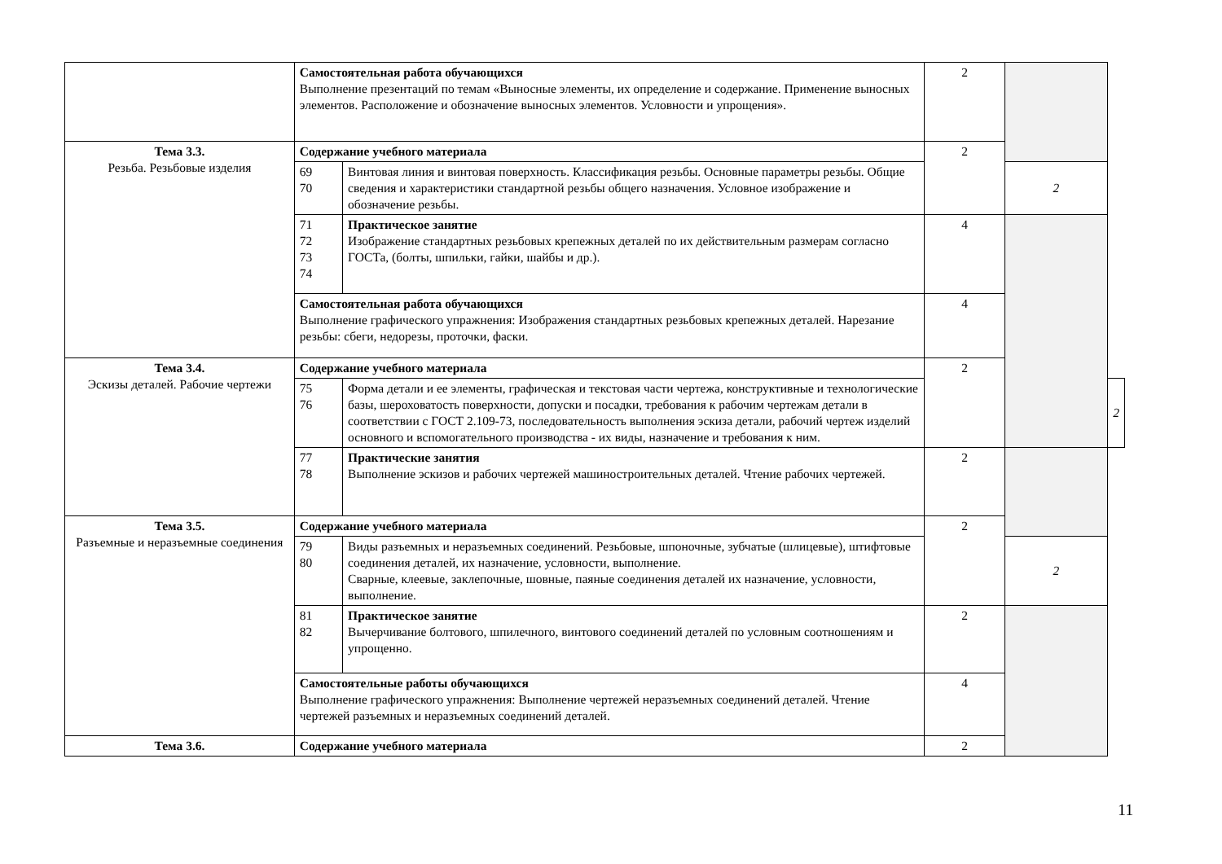| | Самостоятельная работа обучающихся Выполнение презентаций по темам «Выносные элементы, их определение и содержание. Применение выносных элементов. Расположение и обозначение выносных элементов. Условности и упрощения». | | 2 | | |
| Тема 3.3. Резьба. Резьбовые изделия | Содержание учебного материала | | 2 | | |
| | 69 70 | Винтовая линия и винтовая поверхность. Классификация резьбы. Основные параметры резьбы. Общие сведения и характеристики стандартной резьбы общего назначения. Условное изображение и обозначение резьбы. | | 2 | |
| | 71 72 73 74 | Практическое занятие Изображение стандартных резьбовых крепежных деталей по их действительным размерам согласно ГОСТа, (болты, шпильки, гайки, шайбы и др.). | 4 | | |
| | Самостоятельная работа обучающихся Выполнение графического упражнения: Изображения стандартных резьбовых крепежных деталей. Нарезание резьбы: сбеги, недорезы, проточки, фаски. | | 4 | | |
| Тема 3.4. Эскизы деталей. Рабочие чертежи | Содержание учебного материала | | 2 | | |
| | 75 76 | Форма детали и ее элементы, графическая и текстовая части чертежа, конструктивные и технологические базы, шероховатость поверхности, допуски и посадки, требования к рабочим чертежам детали в соответствии с ГОСТ 2.109-73, последовательность выполнения эскиза детали, рабочий чертеж изделий основного и вспомогательного производства - их виды, назначение и требования к ним. | | | 2 |
| | 77 78 | Практические занятия Выполнение эскизов и рабочих чертежей машиностроительных деталей. Чтение рабочих чертежей. | 2 | | |
| Тема 3.5. Разъемные и неразъемные соединения | Содержание учебного материала | | 2 | | |
| | 79 80 | Виды разъемных и неразъемных соединений. Резьбовые, шпоночные, зубчатые (шлицевые), штифтовые соединения деталей, их назначение, условности, выполнение. Сварные, клеевые, заклепочные, шовные, паяные соединения деталей их назначение, условности, выполнение. | | 2 | |
| | 81 82 | Практическое занятие Вычерчивание болтового, шпилечного, винтового соединений деталей по условным соотношениям и упрощенно. | 2 | | |
| | Самостоятельные работы обучающихся Выполнение графического упражнения: Выполнение чертежей неразъемных соединений деталей. Чтение чертежей разъемных и неразъемных соединений деталей. | | 4 | | |
| Тема 3.6. | Содержание учебного материала | | 2 | | |
11